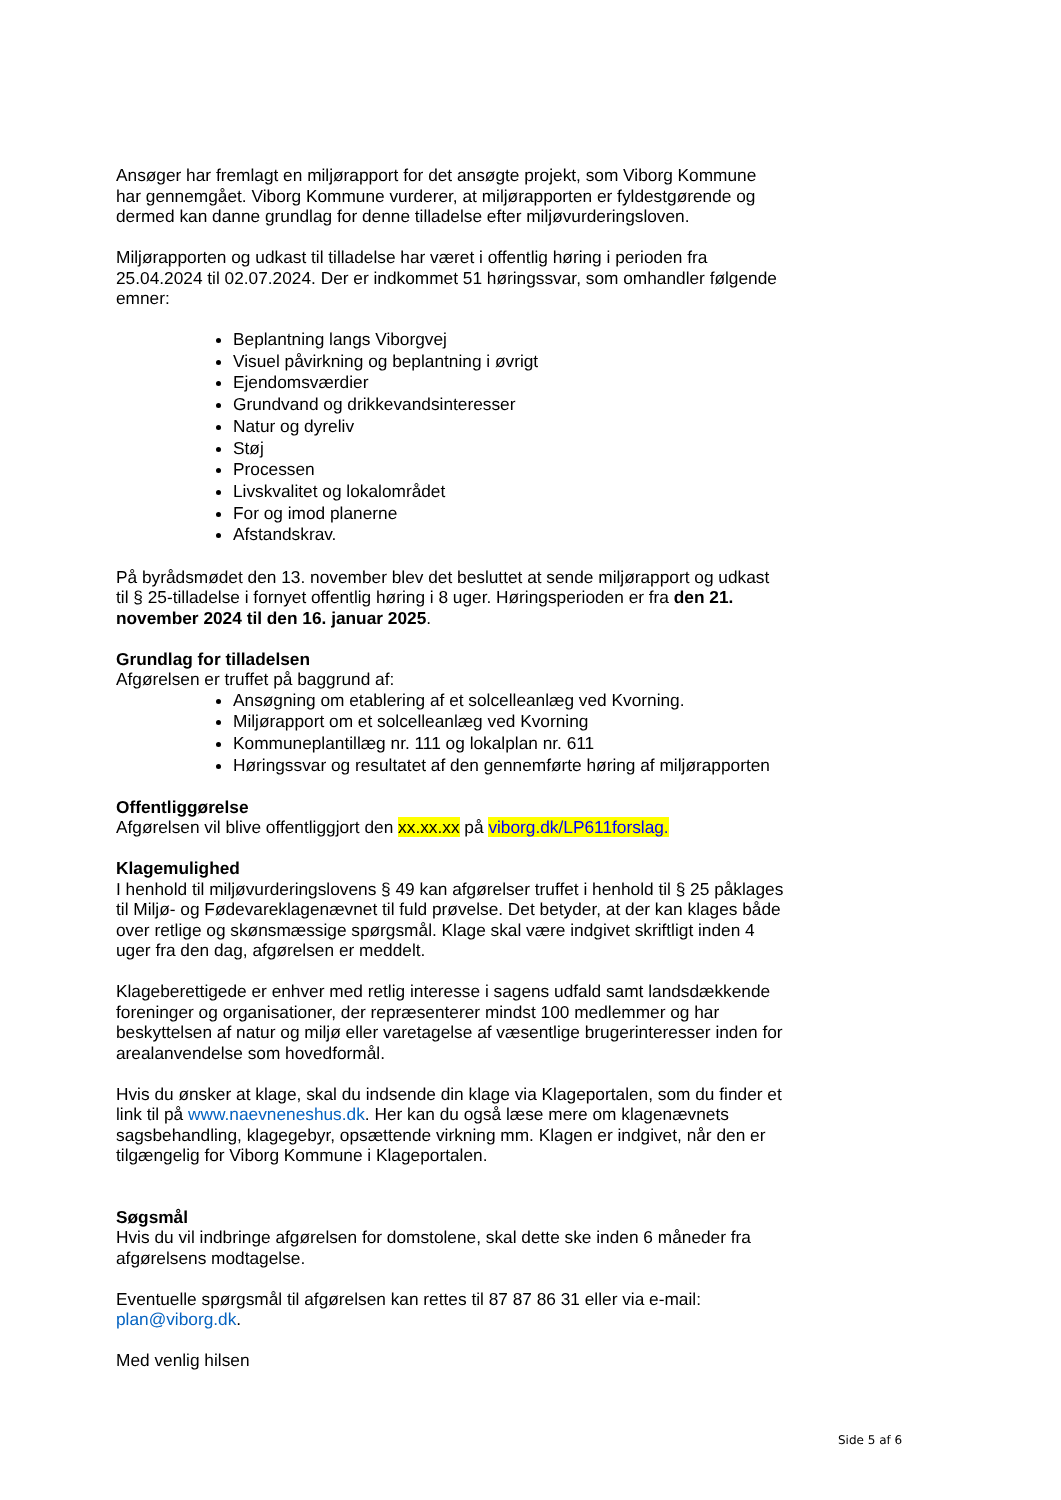Ansøger har fremlagt en miljørapport for det ansøgte projekt, som Viborg Kommune har gennemgået. Viborg Kommune vurderer, at miljørapporten er fyldestgørende og dermed kan danne grundlag for denne tilladelse efter miljøvurderingsloven.
Miljørapporten og udkast til tilladelse har været i offentlig høring i perioden fra 25.04.2024 til 02.07.2024. Der er indkommet 51 høringssvar, som omhandler følgende emner:
Beplantning langs Viborgvej
Visuel påvirkning og beplantning i øvrigt
Ejendomsværdier
Grundvand og drikkevandsinteresser
Natur og dyreliv
Støj
Processen
Livskvalitet og lokalområdet
For og imod planerne
Afstandskrav.
På byrådsmødet den 13. november blev det besluttet at sende miljørapport og udkast til § 25-tilladelse i fornyet offentlig høring i 8 uger. Høringsperioden er fra den 21. november 2024 til den 16. januar 2025.
Grundlag for tilladelsen
Afgørelsen er truffet på baggrund af:
Ansøgning om etablering af et solcelleanlæg ved Kvorning.
Miljørapport om et solcelleanlæg ved Kvorning
Kommuneplantillæg nr. 111 og lokalplan nr. 611
Høringssvar og resultatet af den gennemførte høring af miljørapporten
Offentliggørelse
Afgørelsen vil blive offentliggjort den xx.xx.xx på viborg.dk/LP611forslag.
Klagemulighed
I henhold til miljøvurderingslovens § 49 kan afgørelser truffet i henhold til § 25 påklages til Miljø- og Fødevareklagenævnet til fuld prøvelse. Det betyder, at der kan klages både over retlige og skønsmæssige spørgsmål. Klage skal være indgivet skriftligt inden 4 uger fra den dag, afgørelsen er meddelt.
Klageberettigede er enhver med retlig interesse i sagens udfald samt landsdækkende foreninger og organisationer, der repræsenterer mindst 100 medlemmer og har beskyttelsen af natur og miljø eller varetagelse af væsentlige brugerinteresser inden for arealanvendelse som hovedformål.
Hvis du ønsker at klage, skal du indsende din klage via Klageportalen, som du finder et link til på www.naevneneshus.dk. Her kan du også læse mere om klagenævnets sagsbehandling, klagegebyr, opsættende virkning mm. Klagen er indgivet, når den er tilgængelig for Viborg Kommune i Klageportalen.
Søgsmål
Hvis du vil indbringe afgørelsen for domstolene, skal dette ske inden 6 måneder fra afgørelsens modtagelse.
Eventuelle spørgsmål til afgørelsen kan rettes til 87 87 86 31 eller via e-mail: plan@viborg.dk.
Med venlig hilsen
Side 5 af 6